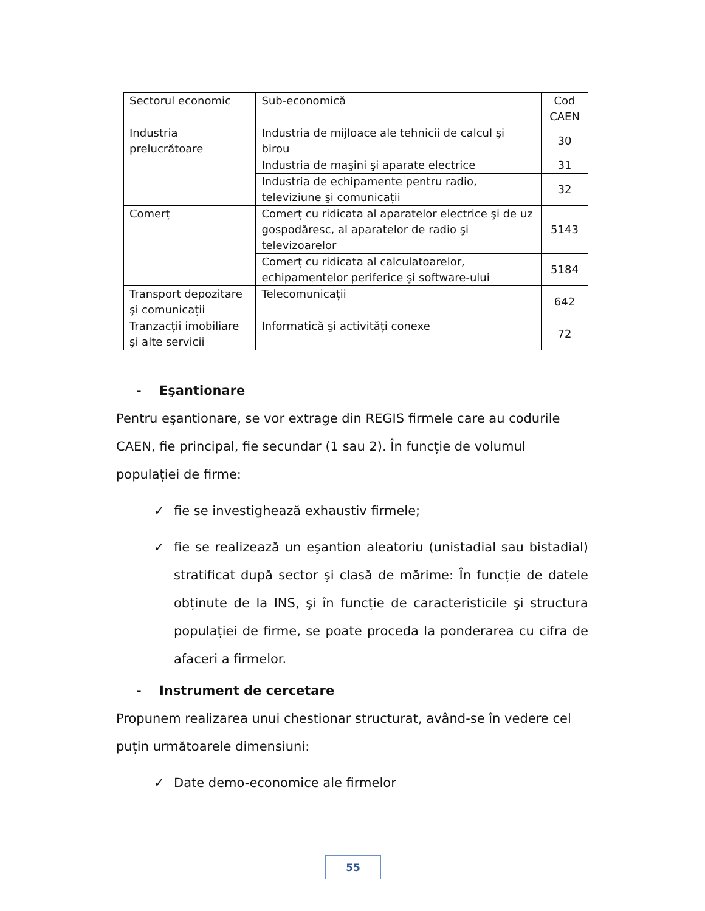| Sectorul economic | Sub-economică | Cod CAEN |
| Industria prelucrătoare | Industria de mijloace ale tehnicii de calcul şi birou | 30 |
| | Industria de maşini şi aparate electrice | 31 |
| | Industria de echipamente pentru radio, televiziune şi comunicații | 32 |
| Comerț | Comerț cu ridicata al aparatelor electrice şi de uz gospodăresc, al aparatelor de radio şi televizoarelor | 5143 |
| | Comerț cu ridicata al calculatoarelor, echipamentelor periferice şi software-ului | 5184 |
| Transport depozitare şi comunicații | Telecomunicații | 642 |
| Tranzacții imobiliare şi alte servicii | Informatică şi activități conexe | 72 |
- Eşantionare
Pentru eşantionare, se vor extrage din REGIS firmele care au codurile CAEN, fie principal, fie secundar (1 sau 2). În funcție de volumul populației de firme:
✓ fie se investighează exhaustiv firmele;
✓ fie se realizează un eşantion aleatoriu (unistadial sau bistadial) stratificat după sector şi clasă de mărime: În funcție de datele obținute de la INS, şi în funcție de caracteristicile şi structura populației de firme, se poate proceda la ponderarea cu cifra de afaceri a firmelor.
- Instrument de cercetare
Propunem realizarea unui chestionar structurat, având-se în vedere cel puțin următoarele dimensiuni:
✓ Date demo-economice ale firmelor
55